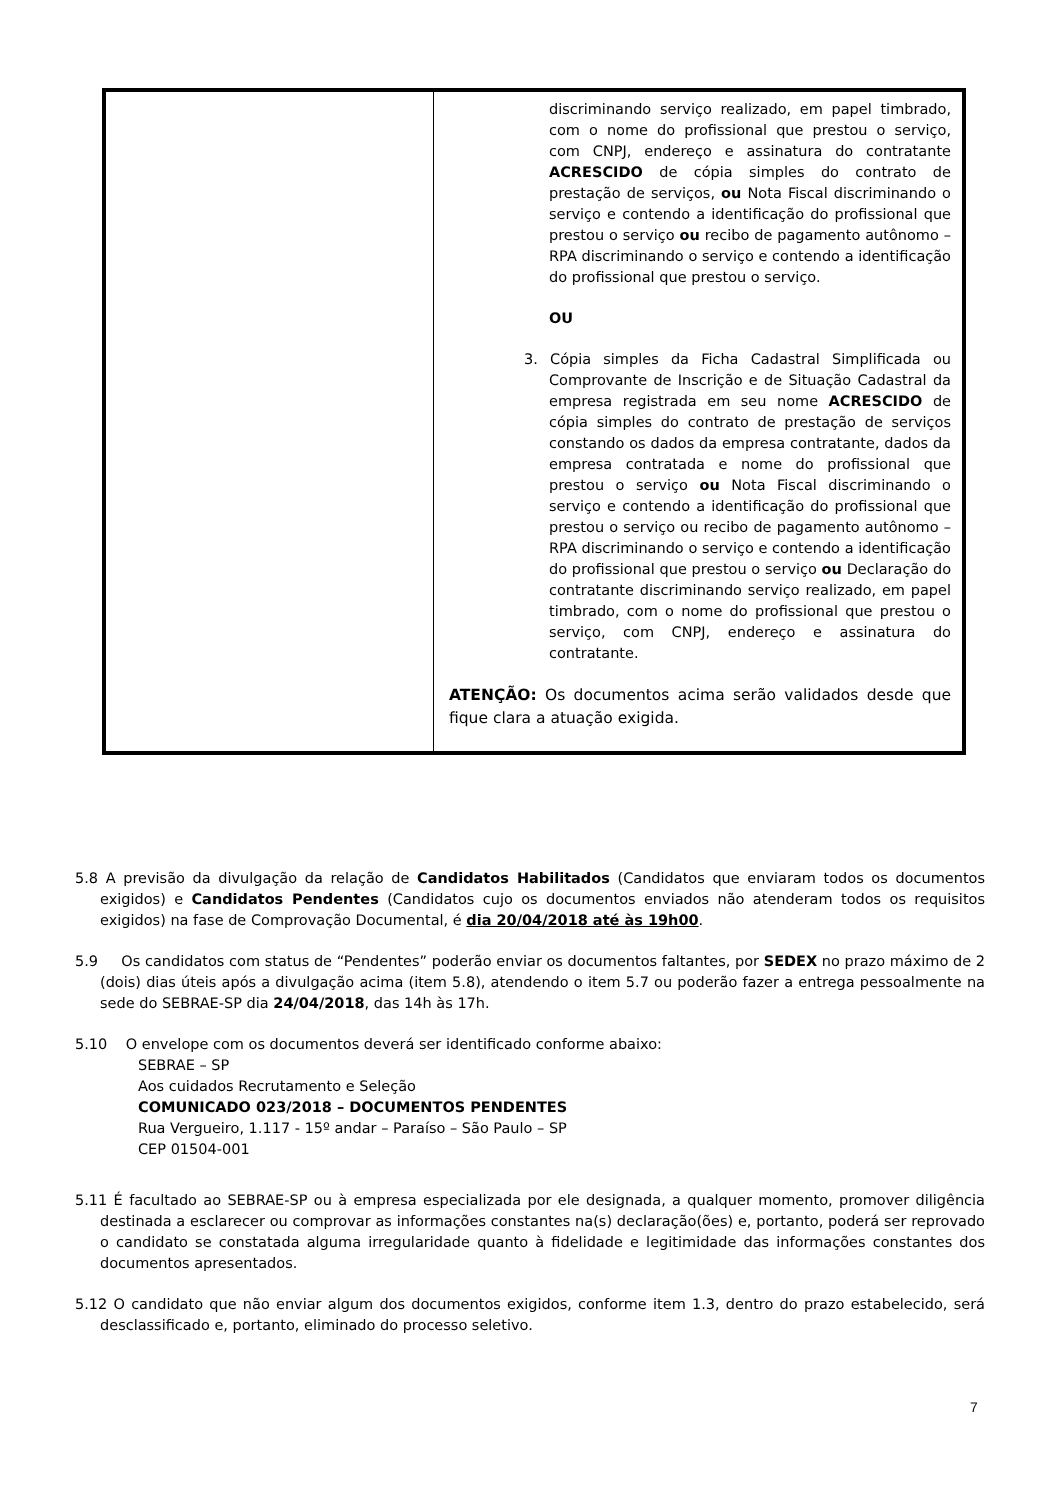| | discriminando serviço realizado, em papel timbrado, com o nome do profissional que prestou o serviço, com CNPJ, endereço e assinatura do contratante ACRESCIDO de cópia simples do contrato de prestação de serviços, ou Nota Fiscal discriminando o serviço e contendo a identificação do profissional que prestou o serviço ou recibo de pagamento autônomo – RPA discriminando o serviço e contendo a identificação do profissional que prestou o serviço. OU 3. Cópia simples da Ficha Cadastral Simplificada ou Comprovante de Inscrição e de Situação Cadastral da empresa registrada em seu nome ACRESCIDO de cópia simples do contrato de prestação de serviços constando os dados da empresa contratante, dados da empresa contratada e nome do profissional que prestou o serviço ou Nota Fiscal discriminando o serviço e contendo a identificação do profissional que prestou o serviço ou recibo de pagamento autônomo – RPA discriminando o serviço e contendo a identificação do profissional que prestou o serviço ou Declaração do contratante discriminando serviço realizado, em papel timbrado, com o nome do profissional que prestou o serviço, com CNPJ, endereço e assinatura do contratante. ATENÇÃO: Os documentos acima serão validados desde que fique clara a atuação exigida. |
5.8 A previsão da divulgação da relação de Candidatos Habilitados (Candidatos que enviaram todos os documentos exigidos) e Candidatos Pendentes (Candidatos cujo os documentos enviados não atenderam todos os requisitos exigidos) na fase de Comprovação Documental, é dia 20/04/2018 até às 19h00.
5.9 Os candidatos com status de “Pendentes” poderão enviar os documentos faltantes, por SEDEX no prazo máximo de 2 (dois) dias úteis após a divulgação acima (item 5.8), atendendo o item 5.7 ou poderão fazer a entrega pessoalmente na sede do SEBRAE-SP dia 24/04/2018, das 14h às 17h.
5.10 O envelope com os documentos deverá ser identificado conforme abaixo:
SEBRAE – SP
Aos cuidados Recrutamento e Seleção
COMUNICADO 023/2018 – DOCUMENTOS PENDENTES
Rua Vergueiro, 1.117 - 15º andar – Paraíso – São Paulo – SP
CEP 01504-001
5.11 É facultado ao SEBRAE-SP ou à empresa especializada por ele designada, a qualquer momento, promover diligência destinada a esclarecer ou comprovar as informações constantes na(s) declaração(ões) e, portanto, poderá ser reprovado o candidato se constatada alguma irregularidade quanto à fidelidade e legitimidade das informações constantes dos documentos apresentados.
5.12 O candidato que não enviar algum dos documentos exigidos, conforme item 1.3, dentro do prazo estabelecido, será desclassificado e, portanto, eliminado do processo seletivo.
7